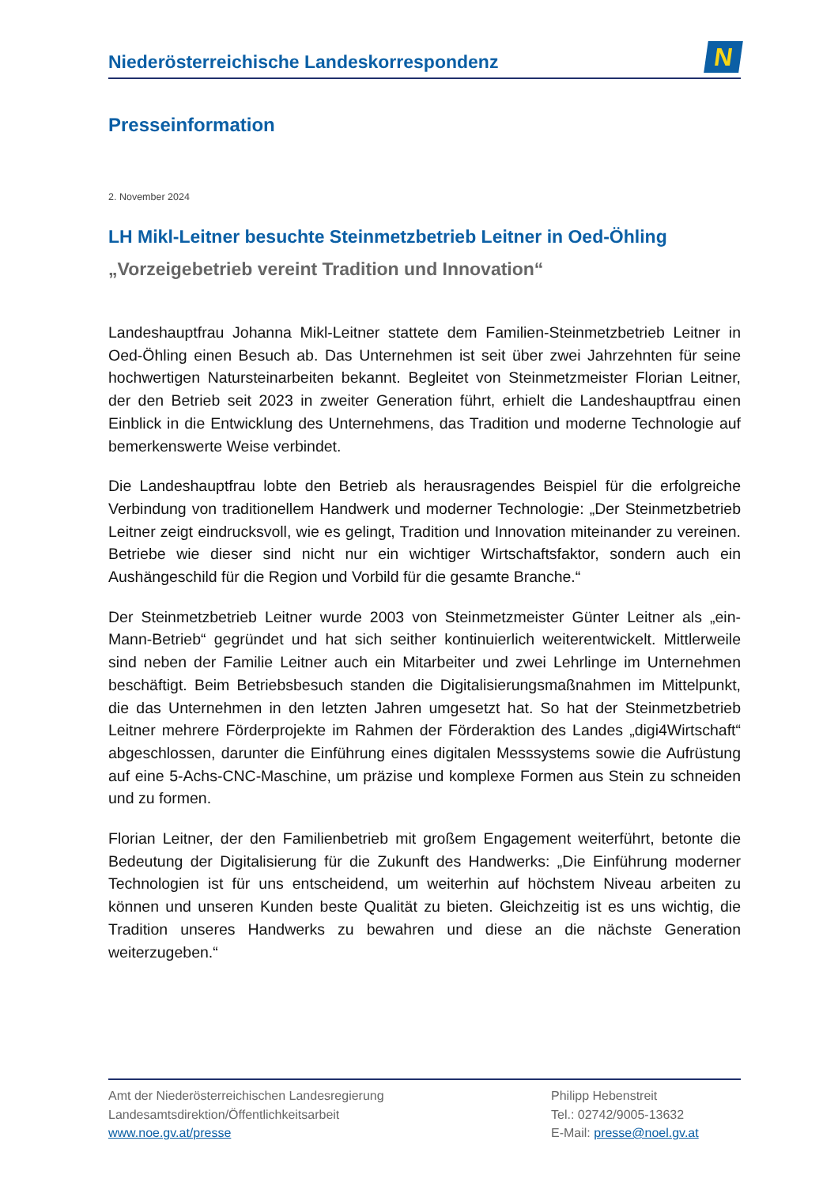Niederösterreichische Landeskorrespondenz
N
Presseinformation
2. November 2024
LH Mikl-Leitner besuchte Steinmetzbetrieb Leitner in Oed-Öhling
„Vorzeigebetrieb vereint Tradition und Innovation“
Landeshauptfrau Johanna Mikl-Leitner stattete dem Familien-Steinmetzbetrieb Leitner in Oed-Öhling einen Besuch ab. Das Unternehmen ist seit über zwei Jahrzehnten für seine hochwertigen Natursteinarbeiten bekannt. Begleitet von Steinmetzmeister Florian Leitner, der den Betrieb seit 2023 in zweiter Generation führt, erhielt die Landeshauptfrau einen Einblick in die Entwicklung des Unternehmens, das Tradition und moderne Technologie auf bemerkenswerte Weise verbindet.
Die Landeshauptfrau lobte den Betrieb als herausragendes Beispiel für die erfolgreiche Verbindung von traditionellem Handwerk und moderner Technologie: „Der Steinmetzbetrieb Leitner zeigt eindrucksvoll, wie es gelingt, Tradition und Innovation miteinander zu vereinen. Betriebe wie dieser sind nicht nur ein wichtiger Wirtschaftsfaktor, sondern auch ein Aushängeschild für die Region und Vorbild für die gesamte Branche.“
Der Steinmetzbetrieb Leitner wurde 2003 von Steinmetzmeister Günter Leitner als „ein-Mann-Betrieb“ gegründet und hat sich seither kontinuierlich weiterentwickelt. Mittlerweile sind neben der Familie Leitner auch ein Mitarbeiter und zwei Lehrlinge im Unternehmen beschäftigt. Beim Betriebsbesuch standen die Digitalisierungsmaßnahmen im Mittelpunkt, die das Unternehmen in den letzten Jahren umgesetzt hat. So hat der Steinmetzbetrieb Leitner mehrere Förderprojekte im Rahmen der Förderaktion des Landes „digi4Wirtschaft“ abgeschlossen, darunter die Einführung eines digitalen Messsystems sowie die Aufrüstung auf eine 5-Achs-CNC-Maschine, um präzise und komplexe Formen aus Stein zu schneiden und zu formen.
Florian Leitner, der den Familienbetrieb mit großem Engagement weiterführt, betonte die Bedeutung der Digitalisierung für die Zukunft des Handwerks: „Die Einführung moderner Technologien ist für uns entscheidend, um weiterhin auf höchstem Niveau arbeiten zu können und unseren Kunden beste Qualität zu bieten. Gleichzeitig ist es uns wichtig, die Tradition unseres Handwerks zu bewahren und diese an die nächste Generation weiterzugeben.“
Amt der Niederösterreichischen Landesregierung
Landesamtsdirektion/Öffentlichkeitsarbeit
www.noe.gv.at/presse
Philipp Hebenstreit
Tel.: 02742/9005-13632
E-Mail: presse@noel.gv.at